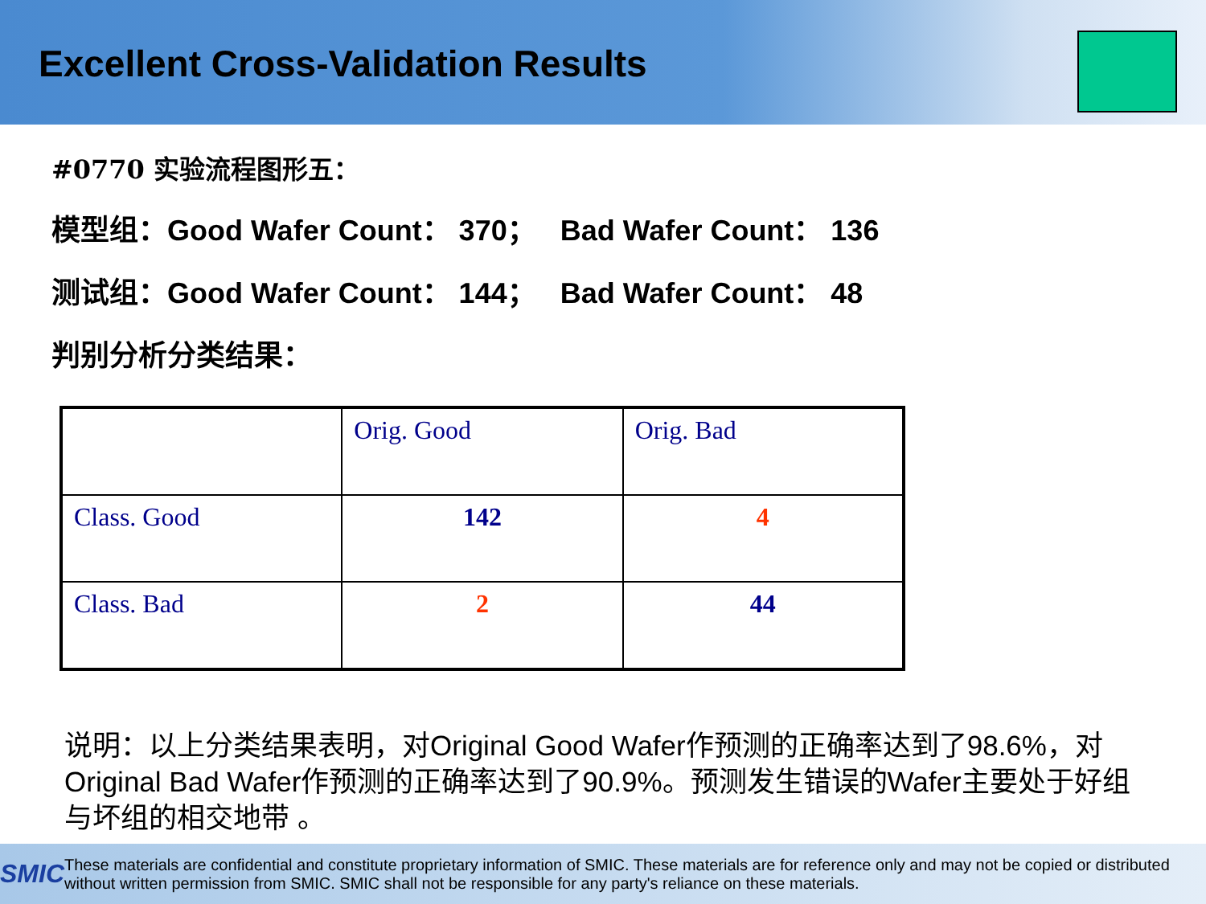Excellent Cross-Validation Results
#0770 实验流程图形五：
模型组：Good Wafer Count： 370； Bad Wafer Count： 136
测试组：Good Wafer Count： 144； Bad Wafer Count： 48
判别分析分类结果：
| | Orig. Good | Orig. Bad |
| Class. Good | 142 | 4 |
| Class. Bad | 2 | 44 |
说明：以上分类结果表明，对Original Good Wafer作预测的正确率达到了98.6%，对Original Bad Wafer作预测的正确率达到了90.9%。预测发生错误的Wafer主要处于好组与坏组的相交地带 。
SMIC
These materials are confidential and constitute proprietary information of SMIC. These materials are for reference only and may not be copied or distributed without written permission from SMIC. SMIC shall not be responsible for any party's reliance on these materials.